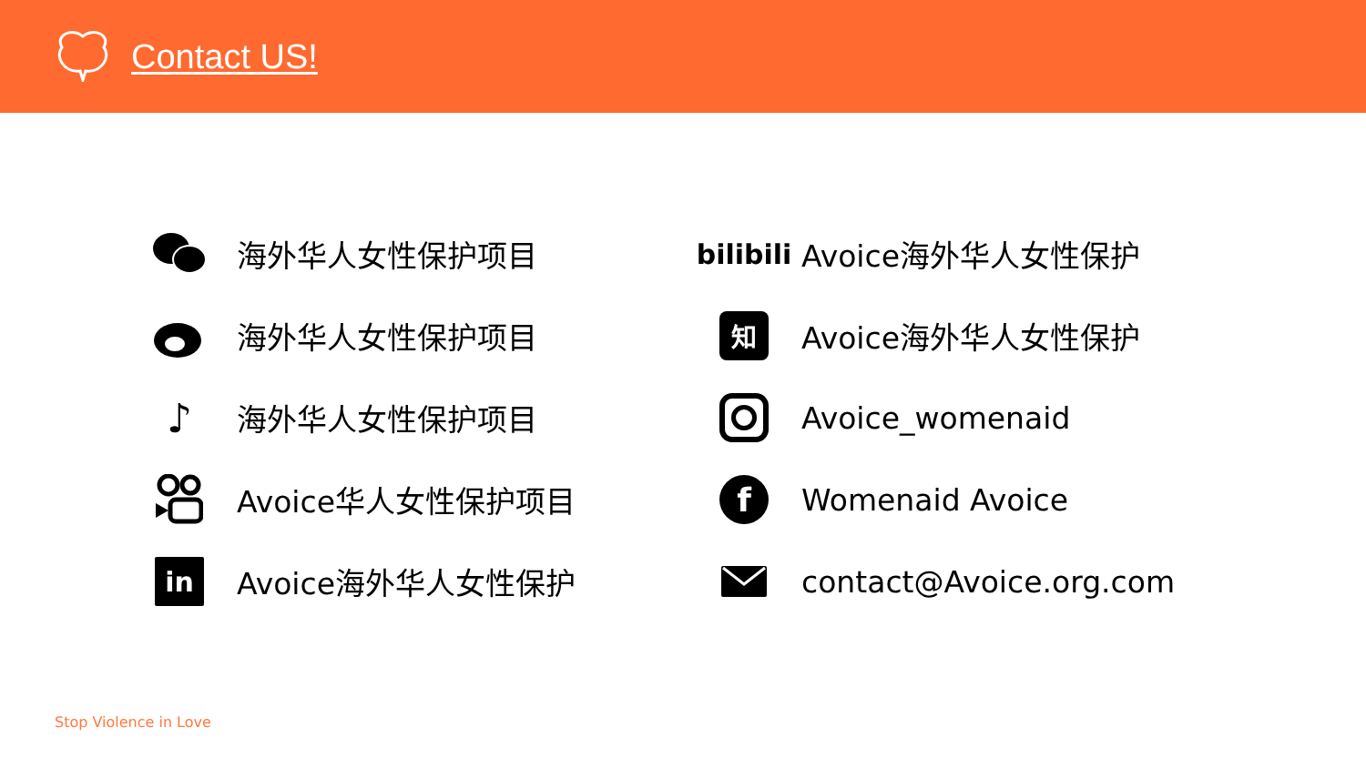Contact US!
海外华人女性保护项目
bilibili
Avoice海外华人女性保护
海外华人女性保护项目
知
Avoice海外华人女性保护
♪
海外华人女性保护项目
Avoice_womenaid
Avoice华人女性保护项目
f
Womenaid Avoice
in
Avoice海外华人女性保护
contact@Avoice.org.com
Stop Violence in Love